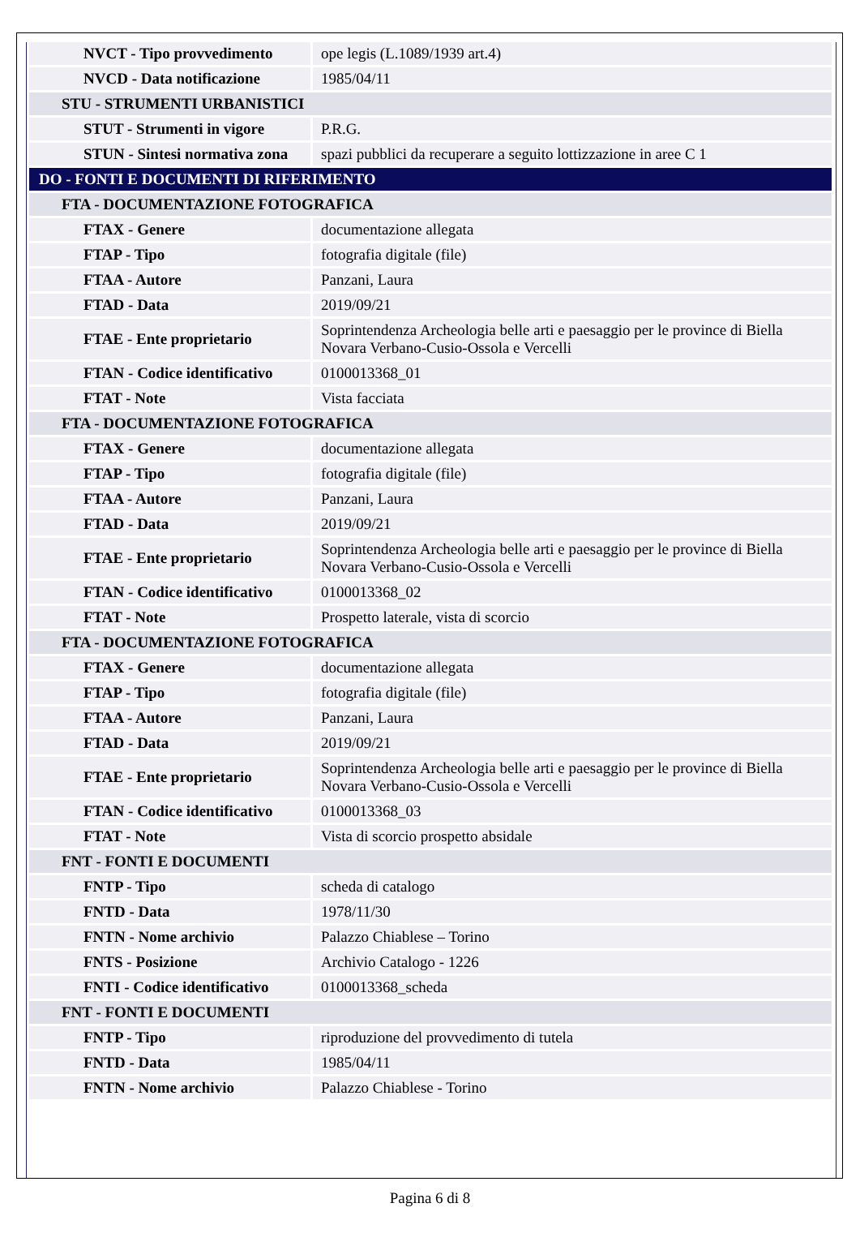| NVCT - Tipo provvedimento | ope legis (L.1089/1939 art.4) |
| NVCD - Data notificazione | 1985/04/11 |
| STU - STRUMENTI URBANISTICI | |
| STUT - Strumenti in vigore | P.R.G. |
| STUN - Sintesi normativa zona | spazi pubblici da recuperare a seguito lottizzazione in aree C 1 |
| DO - FONTI E DOCUMENTI DI RIFERIMENTO | |
| FTA - DOCUMENTAZIONE FOTOGRAFICA | |
| FTAX - Genere | documentazione allegata |
| FTAP - Tipo | fotografia digitale (file) |
| FTAA - Autore | Panzani, Laura |
| FTAD - Data | 2019/09/21 |
| FTAE - Ente proprietario | Soprintendenza Archeologia belle arti e paesaggio per le province di Biella Novara Verbano-Cusio-Ossola e Vercelli |
| FTAN - Codice identificativo | 0100013368_01 |
| FTAT - Note | Vista facciata |
| FTA - DOCUMENTAZIONE FOTOGRAFICA | |
| FTAX - Genere | documentazione allegata |
| FTAP - Tipo | fotografia digitale (file) |
| FTAA - Autore | Panzani, Laura |
| FTAD - Data | 2019/09/21 |
| FTAE - Ente proprietario | Soprintendenza Archeologia belle arti e paesaggio per le province di Biella Novara Verbano-Cusio-Ossola e Vercelli |
| FTAN - Codice identificativo | 0100013368_02 |
| FTAT - Note | Prospetto laterale, vista di scorcio |
| FTA - DOCUMENTAZIONE FOTOGRAFICA | |
| FTAX - Genere | documentazione allegata |
| FTAP - Tipo | fotografia digitale (file) |
| FTAA - Autore | Panzani, Laura |
| FTAD - Data | 2019/09/21 |
| FTAE - Ente proprietario | Soprintendenza Archeologia belle arti e paesaggio per le province di Biella Novara Verbano-Cusio-Ossola e Vercelli |
| FTAN - Codice identificativo | 0100013368_03 |
| FTAT - Note | Vista di scorcio prospetto absidale |
| FNT - FONTI E DOCUMENTI | |
| FNTP - Tipo | scheda di catalogo |
| FNTD - Data | 1978/11/30 |
| FNTN - Nome archivio | Palazzo Chiablese – Torino |
| FNTS - Posizione | Archivio Catalogo - 1226 |
| FNTI - Codice identificativo | 0100013368_scheda |
| FNT - FONTI E DOCUMENTI | |
| FNTP - Tipo | riproduzione del provvedimento di tutela |
| FNTD - Data | 1985/04/11 |
| FNTN - Nome archivio | Palazzo Chiablese - Torino |
Pagina 6 di 8